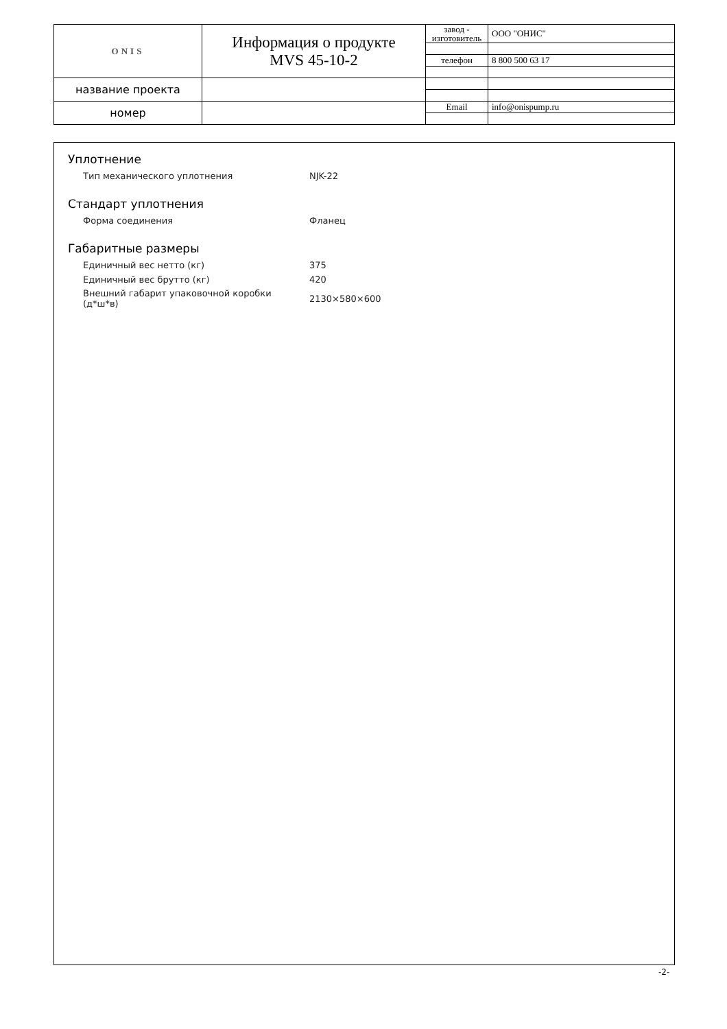| ONIS | Информация о продукте MVS 45-10-2 | завод - изготовитель | ООО "ОНИС" |
| | | телефон | 8 800 500 63 17 |
| название проекта | | | |
| номер | | Email | info@onispump.ru |
Уплотнение
| Тип механического уплотнения | NJK-22 |
Стандарт уплотнения
| Форма соединения | Фланец |
Габаритные размеры
| Единичный вес нетто (кг) | 375 |
| Единичный вес брутто (кг) | 420 |
| Внешний габарит упаковочной коробки (д*ш*в) | 2130×580×600 |
-2-